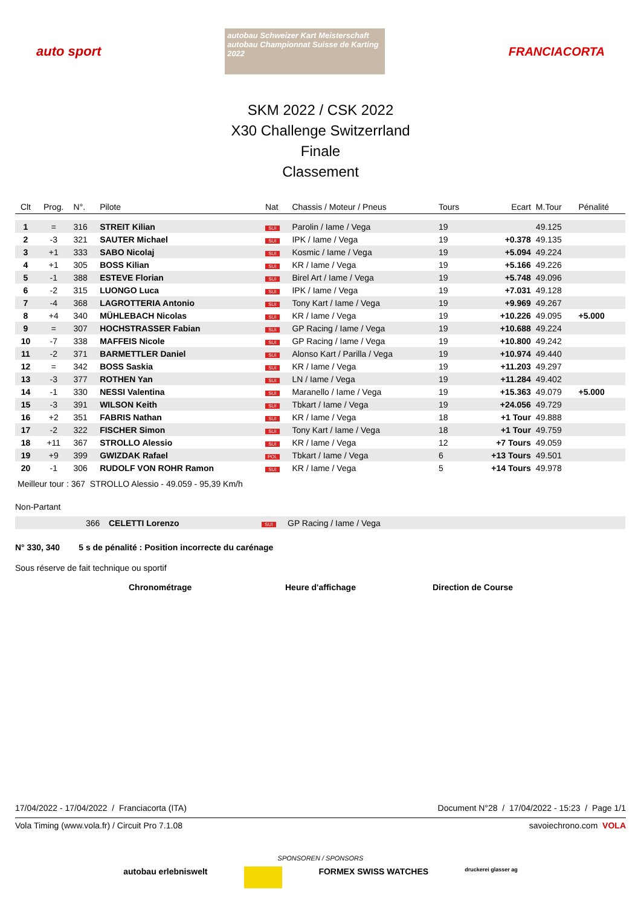auto sport
autobau Schweizer Kart Meisterschaft
autobau Championnat Suisse de Karting 2022
FRANCIACORTA
SKM 2022 / CSK 2022
X30 Challenge Switzerrland
Finale
Classement
| Clt | Prog. | N°. | Pilote | Nat | Chassis / Moteur / Pneus | Tours | Ecart | M.Tour | Pénalité |
| --- | --- | --- | --- | --- | --- | --- | --- | --- | --- |
| 1 | = | 316 | STREIT Kilian | SUI | Parolin / Iame / Vega | 19 | | 49.125 | |
| 2 | -3 | 321 | SAUTER Michael | SUI | IPK / Iame / Vega | 19 | +0.378 | 49.135 | |
| 3 | +1 | 333 | SABO Nicolaj | SUI | Kosmic / Iame / Vega | 19 | +5.094 | 49.224 | |
| 4 | +1 | 305 | BOSS Kilian | SUI | KR / Iame / Vega | 19 | +5.166 | 49.226 | |
| 5 | -1 | 388 | ESTEVE Florian | SUI | Birel Art / Iame / Vega | 19 | +5.748 | 49.096 | |
| 6 | -2 | 315 | LUONGO Luca | SUI | IPK / Iame / Vega | 19 | +7.031 | 49.128 | |
| 7 | -4 | 368 | LAGROTTERIA Antonio | SUI | Tony Kart / Iame / Vega | 19 | +9.969 | 49.267 | |
| 8 | +4 | 340 | MÜHLEBACH Nicolas | SUI | KR / Iame / Vega | 19 | +10.226 | 49.095 | +5.000 |
| 9 | = | 307 | HOCHSTRASSER Fabian | SUI | GP Racing / Iame / Vega | 19 | +10.688 | 49.224 | |
| 10 | -7 | 338 | MAFFEIS Nicole | SUI | GP Racing / Iame / Vega | 19 | +10.800 | 49.242 | |
| 11 | -2 | 371 | BARMETTLER Daniel | SUI | Alonso Kart / Parilla / Vega | 19 | +10.974 | 49.440 | |
| 12 | = | 342 | BOSS Saskia | SUI | KR / Iame / Vega | 19 | +11.203 | 49.297 | |
| 13 | -3 | 377 | ROTHEN Yan | SUI | LN / Iame / Vega | 19 | +11.284 | 49.402 | |
| 14 | -1 | 330 | NESSI Valentina | SUI | Maranello / Iame / Vega | 19 | +15.363 | 49.079 | +5.000 |
| 15 | -3 | 391 | WILSON Keith | SUI | Tbkart / Iame / Vega | 19 | +24.056 | 49.729 | |
| 16 | +2 | 351 | FABRIS Nathan | SUI | KR / Iame / Vega | 18 | +1 Tour | 49.888 | |
| 17 | -2 | 322 | FISCHER Simon | SUI | Tony Kart / Iame / Vega | 18 | +1 Tour | 49.759 | |
| 18 | +11 | 367 | STROLLO Alessio | SUI | KR / Iame / Vega | 12 | +7 Tours | 49.059 | |
| 19 | +9 | 399 | GWIZDAK Rafael | POL | Tbkart / Iame / Vega | 6 | +13 Tours | 49.501 | |
| 20 | -1 | 306 | RUDOLF VON ROHR Ramon | SUI | KR / Iame / Vega | 5 | +14 Tours | 49.978 | |
Meilleur tour : 367 STROLLO Alessio - 49.059 - 95,39 Km/h
Non-Partant
| | 366 | CELETTI Lorenzo | SUI | GP Racing / Iame / Vega |
N° 330, 340 5 s de pénalité : Position incorrecte du carénage
Sous réserve de fait technique ou sportif
Chronométrage Heure d'affichage Direction de Course
17/04/2022 - 17/04/2022 / Franciacorta (ITA) Document N°28 / 17/04/2022 - 15:23 / Page 1/1
Vola Timing (www.vola.fr) / Circuit Pro 7.1.08 savoiechrono.com VOLA
SPONSOREN / SPONSORS
autobau erlebniswelt FORMEX SWISS WATCHES druckerei glasser ag